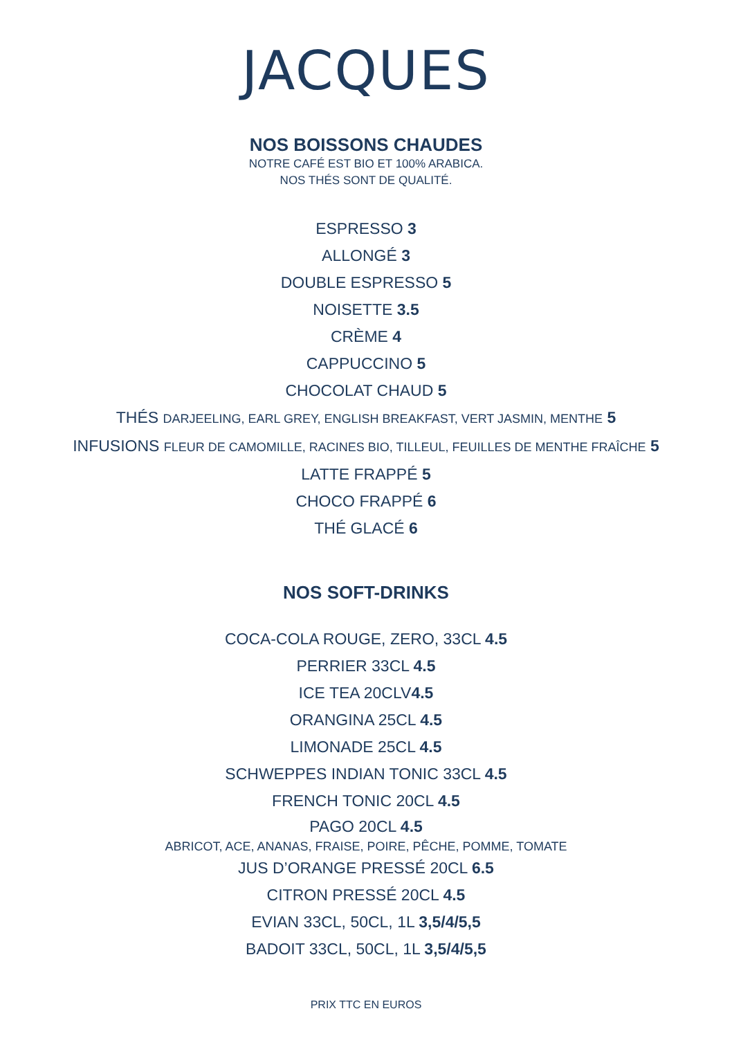JACQUES
NOS BOISSONS CHAUDES
NOTRE CAFÉ EST BIO ET 100% ARABICA.
NOS THÉS SONT DE QUALITÉ.
ESPRESSO 3
ALLONGÉ 3
DOUBLE ESPRESSO 5
NOISETTE 3.5
CRÈME 4
CAPPUCCINO 5
CHOCOLAT CHAUD 5
THÉS DARJEELING, EARL GREY, ENGLISH BREAKFAST, VERT JASMIN, MENTHE 5
INFUSIONS FLEUR DE CAMOMILLE, RACINES BIO, TILLEUL, FEUILLES DE MENTHE FRAÎCHE 5
LATTE FRAPPÉ 5
CHOCO FRAPPÉ 6
THÉ GLACÉ 6
NOS SOFT-DRINKS
COCA-COLA ROUGE, ZERO, 33CL 4.5
PERRIER 33CL 4.5
ICE TEA 20CLV4.5
ORANGINA 25CL 4.5
LIMONADE 25CL 4.5
SCHWEPPES INDIAN TONIC 33CL 4.5
FRENCH TONIC 20CL 4.5
PAGO 20CL 4.5
ABRICOT, ACE, ANANAS, FRAISE, POIRE, PÊCHE, POMME, TOMATE
JUS D’ORANGE PRESSÉ 20CL 6.5
CITRON PRESSÉ 20CL 4.5
EVIAN 33CL, 50CL, 1L 3,5/4/5,5
BADOIT 33CL, 50CL, 1L 3,5/4/5,5
PRIX TTC EN EUROS